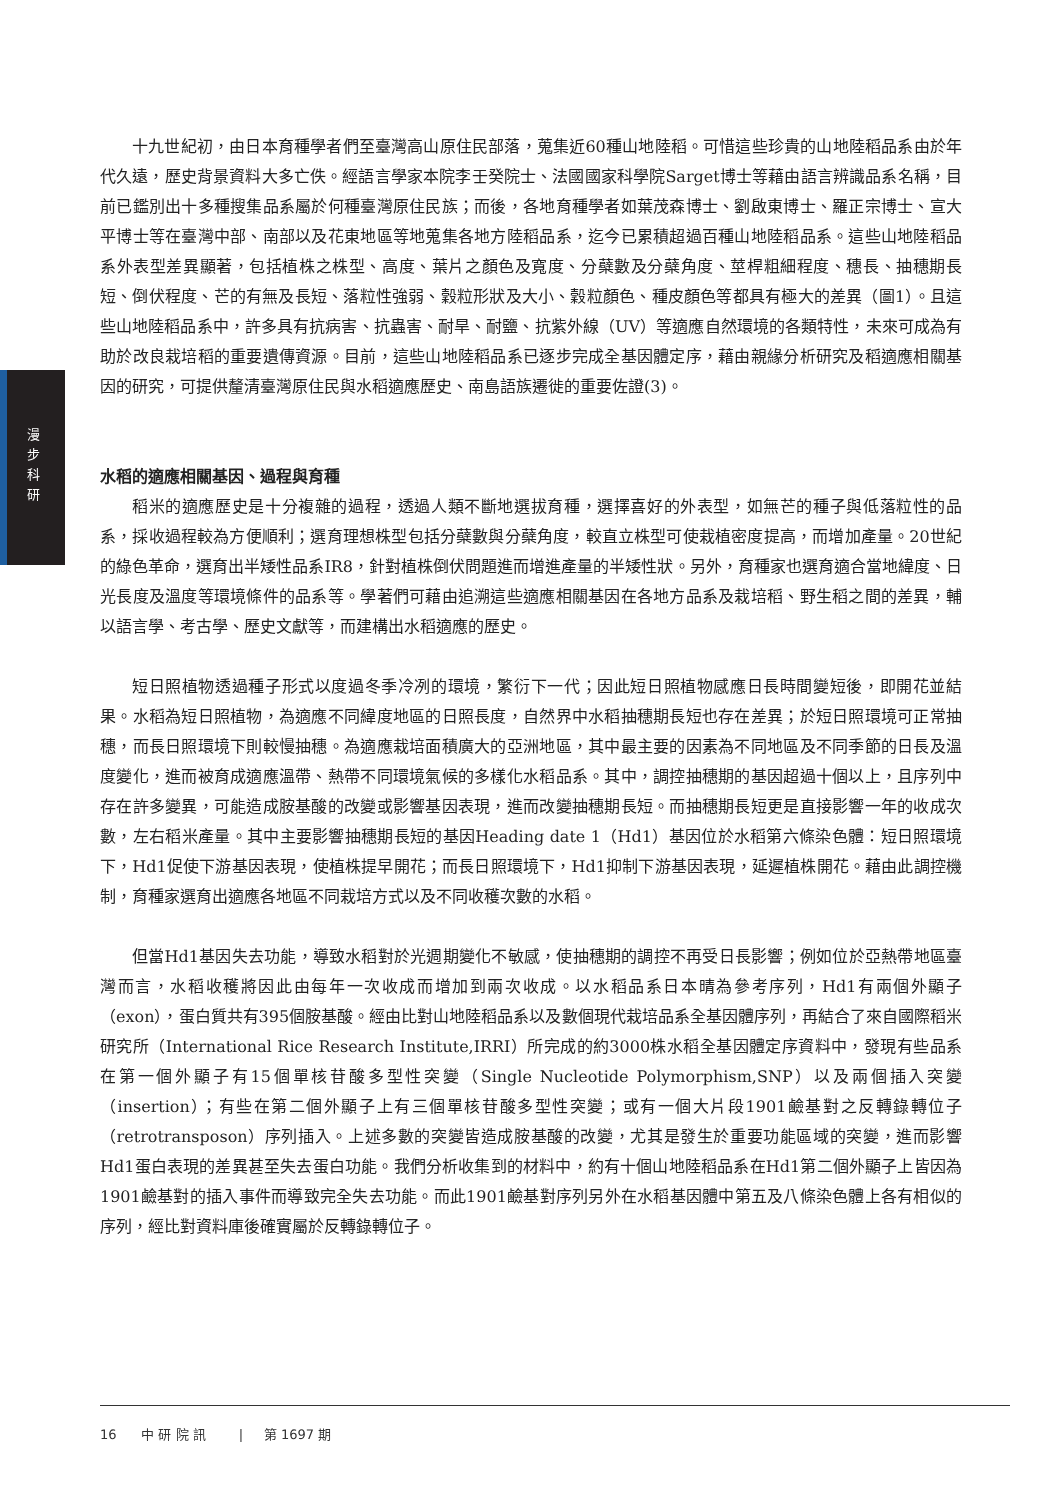漫
步
科
研
十九世紀初，由日本育種學者們至臺灣高山原住民部落，蒐集近60種山地陸稻。可惜這些珍貴的山地陸稻品系由於年代久遠，歷史背景資料大多亡佚。經語言學家本院李壬癸院士、法國國家科學院Sarget博士等藉由語言辨識品系名稱，目前已鑑別出十多種搜集品系屬於何種臺灣原住民族；而後，各地育種學者如葉茂森博士、劉啟東博士、羅正宗博士、宣大平博士等在臺灣中部、南部以及花東地區等地蒐集各地方陸稻品系，迄今已累積超過百種山地陸稻品系。這些山地陸稻品系外表型差異顯著，包括植株之株型、高度、葉片之顏色及寬度、分蘗數及分蘗角度、莖桿粗細程度、穗長、抽穗期長短、倒伏程度、芒的有無及長短、落粒性強弱、穀粒形狀及大小、穀粒顏色、種皮顏色等都具有極大的差異（圖1）。且這些山地陸稻品系中，許多具有抗病害、抗蟲害、耐旱、耐鹽、抗紫外線（UV）等適應自然環境的各類特性，未來可成為有助於改良栽培稻的重要遺傳資源。目前，這些山地陸稻品系已逐步完成全基因體定序，藉由親緣分析研究及稻適應相關基因的研究，可提供釐清臺灣原住民與水稻適應歷史、南島語族遷徙的重要佐證(3)。
水稻的適應相關基因、過程與育種
稻米的適應歷史是十分複雜的過程，透過人類不斷地選拔育種，選擇喜好的外表型，如無芒的種子與低落粒性的品系，採收過程較為方便順利；選育理想株型包括分蘗數與分蘗角度，較直立株型可使栽植密度提高，而增加產量。20世紀的綠色革命，選育出半矮性品系IR8，針對植株倒伏問題進而增進產量的半矮性狀。另外，育種家也選育適合當地緯度、日光長度及溫度等環境條件的品系等。學著們可藉由追溯這些適應相關基因在各地方品系及栽培稻、野生稻之間的差異，輔以語言學、考古學、歷史文獻等，而建構出水稻適應的歷史。
短日照植物透過種子形式以度過冬季冷冽的環境，繁衍下一代；因此短日照植物感應日長時間變短後，即開花並結果。水稻為短日照植物，為適應不同緯度地區的日照長度，自然界中水稻抽穗期長短也存在差異；於短日照環境可正常抽穗，而長日照環境下則較慢抽穗。為適應栽培面積廣大的亞洲地區，其中最主要的因素為不同地區及不同季節的日長及溫度變化，進而被育成適應溫帶、熱帶不同環境氣候的多樣化水稻品系。其中，調控抽穗期的基因超過十個以上，且序列中存在許多變異，可能造成胺基酸的改變或影響基因表現，進而改變抽穗期長短。而抽穗期長短更是直接影響一年的收成次數，左右稻米產量。其中主要影響抽穗期長短的基因Heading date 1（Hd1）基因位於水稻第六條染色體：短日照環境下，Hd1促使下游基因表現，使植株提早開花；而長日照環境下，Hd1抑制下游基因表現，延遲植株開花。藉由此調控機制，育種家選育出適應各地區不同栽培方式以及不同收穫次數的水稻。
但當Hd1基因失去功能，導致水稻對於光週期變化不敏感，使抽穗期的調控不再受日長影響；例如位於亞熱帶地區臺灣而言，水稻收穫將因此由每年一次收成而增加到兩次收成。以水稻品系日本晴為參考序列，Hd1有兩個外顯子（exon），蛋白質共有395個胺基酸。經由比對山地陸稻品系以及數個現代栽培品系全基因體序列，再結合了來自國際稻米研究所（International Rice Research Institute,IRRI）所完成的約3000株水稻全基因體定序資料中，發現有些品系在第一個外顯子有15個單核苷酸多型性突變（Single Nucleotide Polymorphism,SNP）以及兩個插入突變（insertion）；有些在第二個外顯子上有三個單核苷酸多型性突變；或有一個大片段1901鹼基對之反轉錄轉位子（retrotransposon）序列插入。上述多數的突變皆造成胺基酸的改變，尤其是發生於重要功能區域的突變，進而影響Hd1蛋白表現的差異甚至失去蛋白功能。我們分析收集到的材料中，約有十個山地陸稻品系在Hd1第二個外顯子上皆因為1901鹼基對的插入事件而導致完全失去功能。而此1901鹼基對序列另外在水稻基因體中第五及八條染色體上各有相似的序列，經比對資料庫後確實屬於反轉錄轉位子。
16 中 研 院 訊 | 第 1697 期